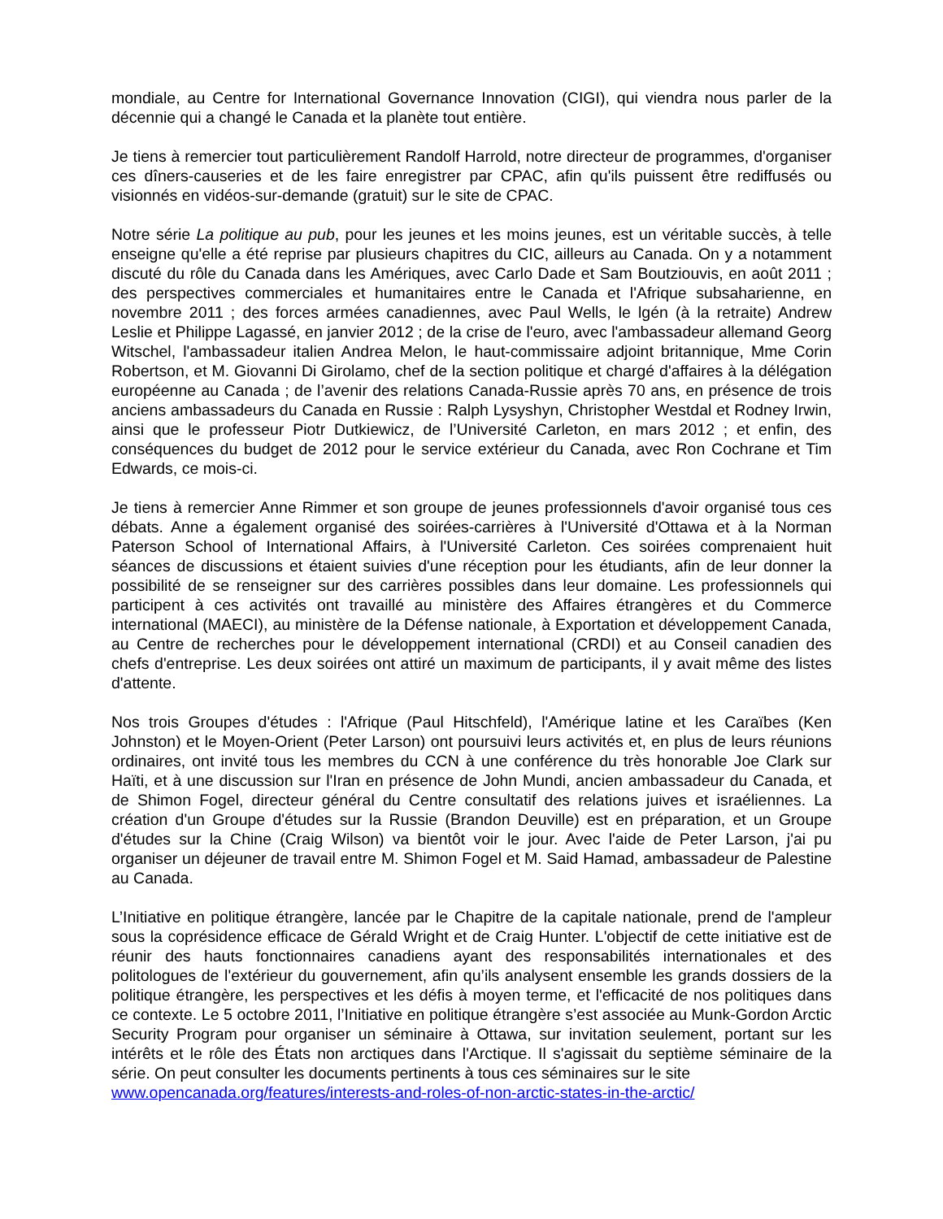mondiale, au Centre for International Governance Innovation (CIGI), qui viendra nous parler de la décennie qui a changé le Canada et la planète tout entière.
Je tiens à remercier tout particulièrement Randolf Harrold, notre directeur de programmes, d'organiser ces dîners-causeries et de les faire enregistrer par CPAC, afin qu'ils puissent être rediffusés ou visionnés en vidéos-sur-demande (gratuit) sur le site de CPAC.
Notre série La politique au pub, pour les jeunes et les moins jeunes, est un véritable succès, à telle enseigne qu'elle a été reprise par plusieurs chapitres du CIC, ailleurs au Canada. On y a notamment discuté du rôle du Canada dans les Amériques, avec Carlo Dade et Sam Boutziouvis, en août 2011 ; des perspectives commerciales et humanitaires entre le Canada et l'Afrique subsaharienne, en novembre 2011 ; des forces armées canadiennes, avec Paul Wells, le lgén (à la retraite) Andrew Leslie et Philippe Lagassé, en janvier 2012 ; de la crise de l'euro, avec l'ambassadeur allemand Georg Witschel, l'ambassadeur italien Andrea Melon, le haut-commissaire adjoint britannique, Mme Corin Robertson, et M. Giovanni Di Girolamo, chef de la section politique et chargé d'affaires à la délégation européenne au Canada ; de l’avenir des relations Canada-Russie après 70 ans, en présence de trois anciens ambassadeurs du Canada en Russie : Ralph Lysyshyn, Christopher Westdal et Rodney Irwin, ainsi que le professeur Piotr Dutkiewicz, de l’Université Carleton, en mars 2012 ; et enfin, des conséquences du budget de 2012 pour le service extérieur du Canada, avec Ron Cochrane et Tim Edwards, ce mois-ci.
Je tiens à remercier Anne Rimmer et son groupe de jeunes professionnels d'avoir organisé tous ces débats. Anne a également organisé des soirées-carrières à l'Université d'Ottawa et à la Norman Paterson School of International Affairs, à l'Université Carleton. Ces soirées comprenaient huit séances de discussions et étaient suivies d'une réception pour les étudiants, afin de leur donner la possibilité de se renseigner sur des carrières possibles dans leur domaine. Les professionnels qui participent à ces activités ont travaillé au ministère des Affaires étrangères et du Commerce international (MAECI), au ministère de la Défense nationale, à Exportation et développement Canada, au Centre de recherches pour le développement international (CRDI) et au Conseil canadien des chefs d'entreprise. Les deux soirées ont attiré un maximum de participants, il y avait même des listes d'attente.
Nos trois Groupes d'études : l'Afrique (Paul Hitschfeld), l'Amérique latine et les Caraïbes (Ken Johnston) et le Moyen-Orient (Peter Larson) ont poursuivi leurs activités et, en plus de leurs réunions ordinaires, ont invité tous les membres du CCN à une conférence du très honorable Joe Clark sur Haïti, et à une discussion sur l'Iran en présence de John Mundi, ancien ambassadeur du Canada, et de Shimon Fogel, directeur général du Centre consultatif des relations juives et israéliennes. La création d'un Groupe d'études sur la Russie (Brandon Deuville) est en préparation, et un Groupe d'études sur la Chine (Craig Wilson) va bientôt voir le jour. Avec l'aide de Peter Larson, j'ai pu organiser un déjeuner de travail entre M. Shimon Fogel et M. Said Hamad, ambassadeur de Palestine au Canada.
L’Initiative en politique étrangère, lancée par le Chapitre de la capitale nationale, prend de l'ampleur sous la coprésidence efficace de Gérald Wright et de Craig Hunter. L'objectif de cette initiative est de réunir des hauts fonctionnaires canadiens ayant des responsabilités internationales et des politologues de l'extérieur du gouvernement, afin qu’ils analysent ensemble les grands dossiers de la politique étrangère, les perspectives et les défis à moyen terme, et l'efficacité de nos politiques dans ce contexte. Le 5 octobre 2011, l’Initiative en politique étrangère s’est associée au Munk-Gordon Arctic Security Program pour organiser un séminaire à Ottawa, sur invitation seulement, portant sur les intérêts et le rôle des États non arctiques dans l'Arctique. Il s'agissait du septième séminaire de la série. On peut consulter les documents pertinents à tous ces séminaires sur le site
www.opencanada.org/features/interests-and-roles-of-non-arctic-states-in-the-arctic/